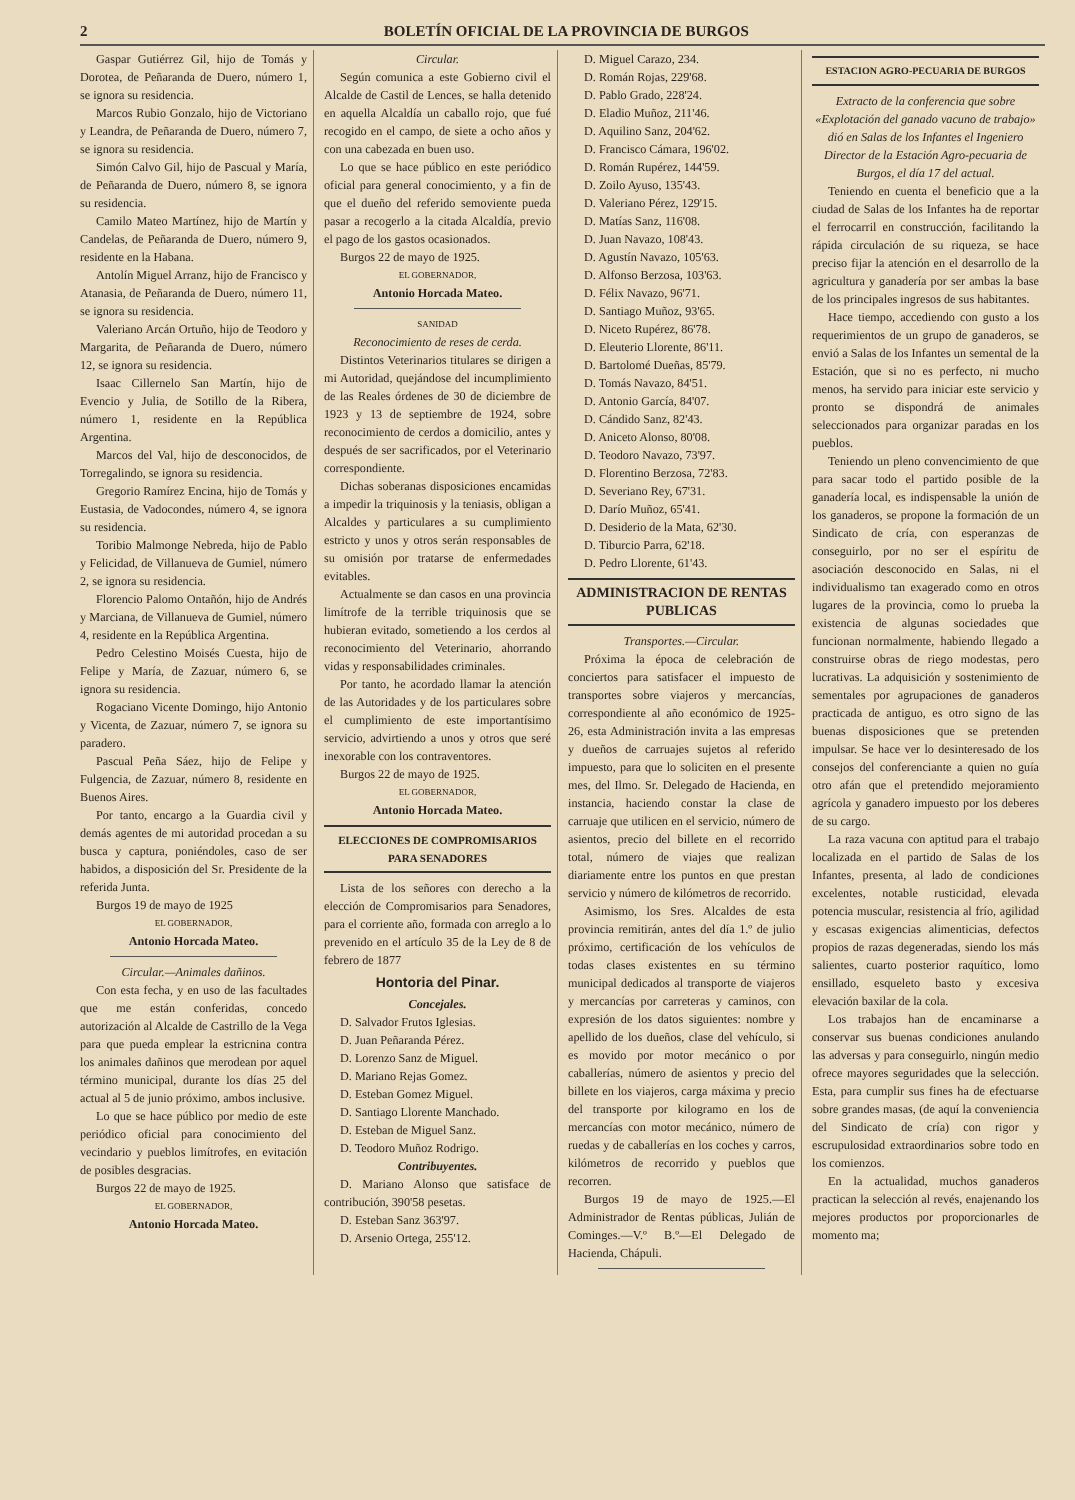2 BOLETÍN OFICIAL DE LA PROVINCIA DE BURGOS
Gaspar Gutiérrez Gil, hijo de Tomás y Dorotea, de Peñaranda de Duero, número 1, se ignora su residencia.
Marcos Rubio Gonzalo, hijo de Victoriano y Leandra, de Peñaranda de Duero, número 7, se ignora su residencia.
Simón Calvo Gil, hijo de Pascual y María, de Peñaranda de Duero, número 8, se ignora su residencia.
Camilo Mateo Martínez, hijo de Martín y Candelas, de Peñaranda de Duero, número 9, residente en la Habana.
Antolín Miguel Arranz, hijo de Francisco y Atanasia, de Peñaranda de Duero, número 11, se ignora su residencia.
Valeriano Arcán Ortuño, hijo de Teodoro y Margarita, de Peñaranda de Duero, número 12, se ignora su residencia.
Isaac Cillernelo San Martín, hijo de Evencio y Julia, de Sotillo de la Ribera, número 1, residente en la República Argentina.
Marcos del Val, hijo de desconocidos, de Torregalindo, se ignora su residencia.
Gregorio Ramírez Encina, hijo de Tomás y Eustasia, de Vadocondes, número 4, se ignora su residencia.
Toribio Malmonge Nebreda, hijo de Pablo y Felicidad, de Villanueva de Gumiel, número 2, se ignora su residencia.
Florencio Palomo Ontañón, hijo de Andrés y Marciana, de Villanueva de Gumiel, número 4, residente en la República Argentina.
Pedro Celestino Moisés Cuesta, hijo de Felipe y María, de Zazuar, número 6, se ignora su residencia.
Rogaciano Vicente Domingo, hijo Antonio y Vicenta, de Zazuar, número 7, se ignora su paradero.
Pascual Peña Sáez, hijo de Felipe y Fulgencia, de Zazuar, número 8, residente en Buenos Aires.
Por tanto, encargo a la Guardia civil y demás agentes de mi autoridad procedan a su busca y captura, poniéndoles, caso de ser habidos, a disposición del Sr. Presidente de la referida Junta.
Burgos 19 de mayo de 1925
EL GOBERNADOR,
Antonio Horcada Mateo.
Circular.—Animales dañinos.
Con esta fecha, y en uso de las facultades que me están conferidas, concedo autorización al Alcalde de Castrillo de la Vega para que pueda emplear la estricnina contra los animales dañinos que merodean por aquel término municipal, durante los días 25 del actual al 5 de junio próximo, ambos inclusive.
Lo que se hace público por medio de este periódico oficial para conocimiento del vecindario y pueblos limítrofes, en evitación de posibles desgracias.
Burgos 22 de mayo de 1925.
EL GOBERNADOR,
Antonio Horcada Mateo.
Circular.
Según comunica a este Gobierno civil el Alcalde de Castil de Lences, se halla detenido en aquella Alcaldía un caballo rojo, que fué recogido en el campo, de siete a ocho años y con una cabezada en buen uso.
Lo que se hace público en este periódico oficial para general conocimiento, y a fin de que el dueño del referido semoviente pueda pasar a recogerlo a la citada Alcaldía, previo el pago de los gastos ocasionados.
Burgos 22 de mayo de 1925.
EL GOBERNADOR,
Antonio Horcada Mateo.
SANIDAD
Reconocimiento de reses de cerda.
Distintos Veterinarios titulares se dirigen a mi Autoridad, quejándose del incumplimiento de las Reales órdenes de 30 de diciembre de 1923 y 13 de septiembre de 1924, sobre reconocimiento de cerdos a domicilio, antes y después de ser sacrificados, por el Veterinario correspondiente.
Dichas soberanas disposiciones encamidas a impedir la triquinosis y la teniasis, obligan a Alcaldes y particulares a su cumplimiento estricto y unos y otros serán responsables de su omisión por tratarse de enfermedades evitables.
Actualmente se dan casos en una provincia limítrofe de la terrible triquinosis que se hubieran evitado, sometiendo a los cerdos al reconocimiento del Veterinario, ahorrando vidas y responsabilidades criminales.
Por tanto, he acordado llamar la atención de las Autoridades y de los particulares sobre el cumplimiento de este importantísimo servicio, advirtiendo a unos y otros que seré inexorable con los contraventores.
Burgos 22 de mayo de 1925.
EL GOBERNADOR,
Antonio Horcada Mateo.
ELECCIONES DE COMPROMISARIOS PARA SENADORES
Lista de los señores con derecho a la elección de Compromisarios para Senadores, para el corriente año, formada con arreglo a lo prevenido en el artículo 35 de la Ley de 8 de febrero de 1877
Hontoria del Pinar.
Concejales.
D. Salvador Frutos Iglesias.
D. Juan Peñaranda Pérez.
D. Lorenzo Sanz de Miguel.
D. Mariano Rejas Gomez.
D. Esteban Gomez Miguel.
D. Santiago Llorente Manchado.
D. Esteban de Miguel Sanz.
D. Teodoro Muñoz Rodrigo.
Contribuyentes.
D. Mariano Alonso que satisface de contribución, 390'58 pesetas.
D. Esteban Sanz 363'97.
D. Arsenio Ortega, 255'12.
D. Miguel Carazo, 234.
D. Román Rojas, 229'68.
D. Pablo Grado, 228'24.
D. Eladio Muñoz, 211'46.
D. Aquilino Sanz, 204'62.
D. Francisco Cámara, 196'02.
D. Román Rupérez, 144'59.
D. Zoilo Ayuso, 135'43.
D. Valeriano Pérez, 129'15.
D. Matías Sanz, 116'08.
D. Juan Navazo, 108'43.
D. Agustín Navazo, 105'63.
D. Alfonso Berzosa, 103'63.
D. Félix Navazo, 96'71.
D. Santiago Muñoz, 93'65.
D. Niceto Rupérez, 86'78.
D. Eleuterio Llorente, 86'11.
D. Bartolomé Dueñas, 85'79.
D. Tomás Navazo, 84'51.
D. Antonio García, 84'07.
D. Cándido Sanz, 82'43.
D. Aniceto Alonso, 80'08.
D. Teodoro Navazo, 73'97.
D. Florentino Berzosa, 72'83.
D. Severiano Rey, 67'31.
D. Darío Muñoz, 65'41.
D. Desiderio de la Mata, 62'30.
D. Tiburcio Parra, 62'18.
D. Pedro Llorente, 61'43.
ADMINISTRACION DE RENTAS PUBLICAS
Transportes.—Circular.
Próxima la época de celebración de conciertos para satisfacer el impuesto de transportes sobre viajeros y mercancías, correspondiente al año económico de 1925-26, esta Administración invita a las empresas y dueños de carruajes sujetos al referido impuesto, para que lo soliciten en el presente mes, del Ilmo. Sr. Delegado de Hacienda, en instancia, haciendo constar la clase de carruaje que utilicen en el servicio, número de asientos, precio del billete en el recorrido total, número de viajes que realizan diariamente entre los puntos en que prestan servicio y número de kilómetros de recorrido.
Asimismo, los Sres. Alcaldes de esta provincia remitirán, antes del día 1.º de julio próximo, certificación de los vehículos de todas clases existentes en su término municipal dedicados al transporte de viajeros y mercancías por carreteras y caminos, con expresión de los datos siguientes: nombre y apellido de los dueños, clase del vehículo, si es movido por motor mecánico o por caballerías, número de asientos y precio del billete en los viajeros, carga máxima y precio del transporte por kilogramo en los de mercancías con motor mecánico, número de ruedas y de caballerías en los coches y carros, kilómetros de recorrido y pueblos que recorren.
Burgos 19 de mayo de 1925.—El Administrador de Rentas públicas, Julián de Cominges.—V.º B.º—El Delegado de Hacienda, Chápuli.
ESTACION AGRO-PECUARIA DE BURGOS
Extracto de la conferencia que sobre «Explotación del ganado vacuno de trabajo» dió en Salas de los Infantes el Ingeniero Director de la Estación Agro-pecuaria de Burgos, el día 17 del actual.
Teniendo en cuenta el beneficio que a la ciudad de Salas de los Infantes ha de reportar el ferrocarril en construcción, facilitando la rápida circulación de su riqueza, se hace preciso fijar la atención en el desarrollo de la agricultura y ganadería por ser ambas la base de los principales ingresos de sus habitantes.
Hace tiempo, accediendo con gusto a los requerimientos de un grupo de ganaderos, se envió a Salas de los Infantes un semental de la Estación, que si no es perfecto, ni mucho menos, ha servido para iniciar este servicio y pronto se dispondrá de animales seleccionados para organizar paradas en los pueblos.
Teniendo un pleno convencimiento de que para sacar todo el partido posible de la ganadería local, es indispensable la unión de los ganaderos, se propone la formación de un Sindicato de cría, con esperanzas de conseguirlo, por no ser el espíritu de asociación desconocido en Salas, ni el individualismo tan exagerado como en otros lugares de la provincia, como lo prueba la existencia de algunas sociedades que funcionan normalmente, habiendo llegado a construirse obras de riego modestas, pero lucrativas. La adquisición y sostenimiento de sementales por agrupaciones de ganaderos practicada de antiguo, es otro signo de las buenas disposiciones que se pretenden impulsar. Se hace ver lo desinteresado de los consejos del conferenciante a quien no guía otro afán que el pretendido mejoramiento agrícola y ganadero impuesto por los deberes de su cargo.
La raza vacuna con aptitud para el trabajo localizada en el partido de Salas de los Infantes, presenta, al lado de condiciones excelentes, notable rusticidad, elevada potencia muscular, resistencia al frío, agilidad y escasas exigencias alimenticias, defectos propios de razas degeneradas, siendo los más salientes, cuarto posterior raquítico, lomo ensillado, esqueleto basto y excesiva elevación baxilar de la cola.
Los trabajos han de encaminarse a conservar sus buenas condiciones anulando las adversas y para conseguirlo, ningún medio ofrece mayores seguridades que la selección. Esta, para cumplir sus fines ha de efectuarse sobre grandes masas, (de aquí la conveniencia del Sindicato de cría) con rigor y escrupulosidad extraordinarios sobre todo en los comienzos.
En la actualidad, muchos ganaderos practican la selección al revés, enajenando los mejores productos por proporcionarles de momento ma;